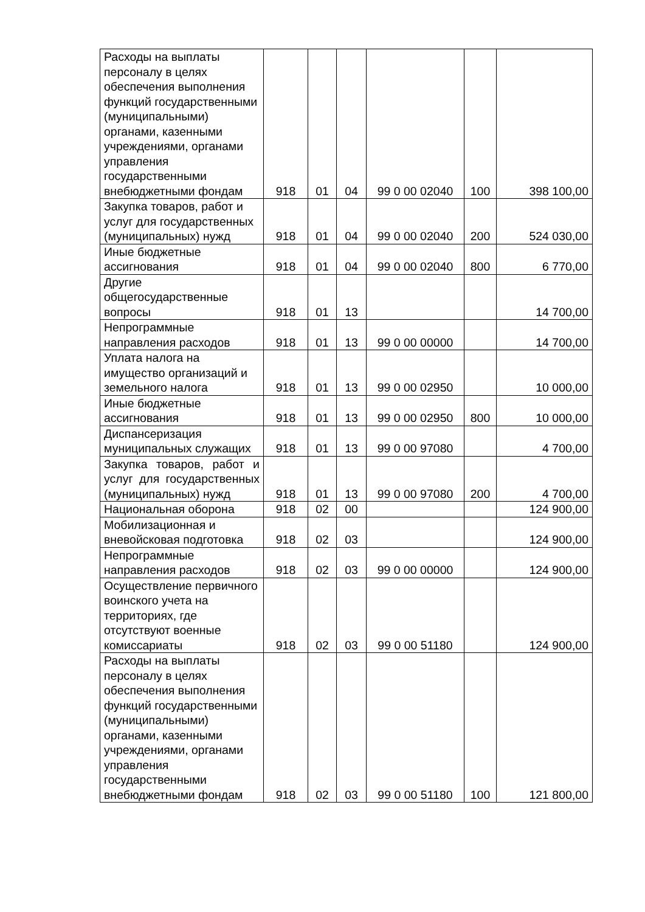| Расходы на выплаты персоналу в целях обеспечения выполнения функций государственными (муниципальными) органами, казенными учреждениями, органами управления государственными внебюджетными фондам | 918 | 01 | 04 | 99 0 00 02040 | 100 | 398 100,00 |
| Закупка товаров, работ и услуг для государственных (муниципальных) нужд | 918 | 01 | 04 | 99 0 00 02040 | 200 | 524 030,00 |
| Иные бюджетные ассигнования | 918 | 01 | 04 | 99 0 00 02040 | 800 | 6 770,00 |
| Другие общегосударственные вопросы | 918 | 01 | 13 | | | 14 700,00 |
| Непрограммные направления расходов | 918 | 01 | 13 | 99 0 00 00000 | | 14 700,00 |
| Уплата налога на имущество организаций и земельного налога | 918 | 01 | 13 | 99 0 00 02950 | | 10 000,00 |
| Иные бюджетные ассигнования | 918 | 01 | 13 | 99 0 00 02950 | 800 | 10 000,00 |
| Диспансеризация муниципальных служащих | 918 | 01 | 13 | 99 0 00 97080 | | 4 700,00 |
| Закупка товаров, работ и услуг для государственных (муниципальных) нужд | 918 | 01 | 13 | 99 0 00 97080 | 200 | 4 700,00 |
| Национальная оборона | 918 | 02 | 00 | | | 124 900,00 |
| Мобилизационная и вневойсковая подготовка | 918 | 02 | 03 | | | 124 900,00 |
| Непрограммные направления расходов | 918 | 02 | 03 | 99 0 00 00000 | | 124 900,00 |
| Осуществление первичного воинского учета на территориях, где отсутствуют военные комиссариаты | 918 | 02 | 03 | 99 0 00 51180 | | 124 900,00 |
| Расходы на выплаты персоналу в целях обеспечения выполнения функций государственными (муниципальными) органами, казенными учреждениями, органами управления государственными внебюджетными фондам | 918 | 02 | 03 | 99 0 00 51180 | 100 | 121 800,00 |